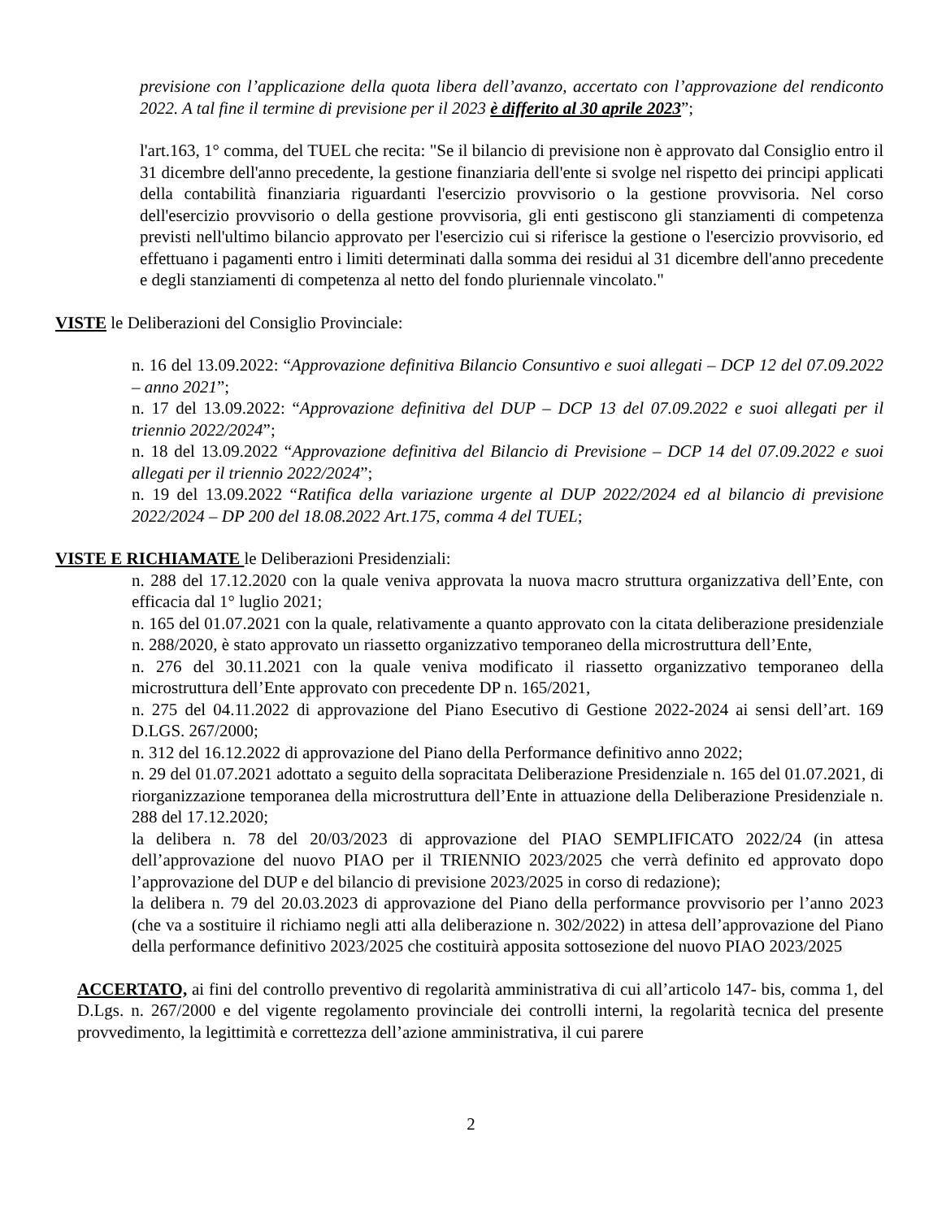previsione con l’applicazione della quota libera dell’avanzo, accertato con l’approvazione del rendiconto 2022. A tal fine il termine di previsione per il 2023 è differito al 30 aprile 2023”;
l'art.163, 1° comma, del TUEL che recita: "Se il bilancio di previsione non è approvato dal Consiglio entro il 31 dicembre dell'anno precedente, la gestione finanziaria dell'ente si svolge nel rispetto dei principi applicati della contabilità finanziaria riguardanti l'esercizio provvisorio o la gestione provvisoria. Nel corso dell'esercizio provvisorio o della gestione provvisoria, gli enti gestiscono gli stanziamenti di competenza previsti nell'ultimo bilancio approvato per l'esercizio cui si riferisce la gestione o l'esercizio provvisorio, ed effettuano i pagamenti entro i limiti determinati dalla somma dei residui al 31 dicembre dell'anno precedente e degli stanziamenti di competenza al netto del fondo pluriennale vincolato."
VISTE le Deliberazioni del Consiglio Provinciale:
n. 16 del 13.09.2022: “Approvazione definitiva Bilancio Consuntivo e suoi allegati – DCP 12 del 07.09.2022 – anno 2021”;
n. 17 del 13.09.2022: “Approvazione definitiva del DUP – DCP 13 del 07.09.2022 e suoi allegati per il triennio 2022/2024”;
n. 18 del 13.09.2022 “Approvazione definitiva del Bilancio di Previsione – DCP 14 del 07.09.2022 e suoi allegati per il triennio 2022/2024”;
n. 19 del 13.09.2022 “Ratifica della variazione urgente al DUP 2022/2024 ed al bilancio di previsione 2022/2024 – DP 200 del 18.08.2022 Art.175, comma 4 del TUEL;
VISTE E RICHIAMATE le Deliberazioni Presidenziali:
n. 288 del 17.12.2020 con la quale veniva approvata la nuova macro struttura organizzativa dell’Ente, con efficacia dal 1° luglio 2021;
n. 165 del 01.07.2021 con la quale, relativamente a quanto approvato con la citata deliberazione presidenziale n. 288/2020, è stato approvato un riassetto organizzativo temporaneo della microstruttura dell’Ente,
n. 276 del 30.11.2021 con la quale veniva modificato il riassetto organizzativo temporaneo della microstruttura dell’Ente approvato con precedente DP n. 165/2021,
n. 275 del 04.11.2022 di approvazione del Piano Esecutivo di Gestione 2022-2024 ai sensi dell’art. 169 D.LGS. 267/2000;
n. 312 del 16.12.2022 di approvazione del Piano della Performance definitivo anno 2022;
n. 29 del 01.07.2021 adottato a seguito della sopracitata Deliberazione Presidenziale n. 165 del 01.07.2021, di riorganizzazione temporanea della microstruttura dell’Ente in attuazione della Deliberazione Presidenziale n. 288 del 17.12.2020;
la delibera n. 78 del 20/03/2023 di approvazione del PIAO SEMPLIFICATO 2022/24 (in attesa dell’approvazione del nuovo PIAO per il TRIENNIO 2023/2025 che verrà definito ed approvato dopo l’approvazione del DUP e del bilancio di previsione 2023/2025 in corso di redazione);
la delibera n. 79 del 20.03.2023 di approvazione del Piano della performance provvisorio per l’anno 2023 (che va a sostituire il richiamo negli atti alla deliberazione n. 302/2022) in attesa dell’approvazione del Piano della performance definitivo 2023/2025 che costituirà apposita sottosezione del nuovo PIAO 2023/2025
ACCERTATO, ai fini del controllo preventivo di regolarità amministrativa di cui all’articolo 147- bis, comma 1, del D.Lgs. n. 267/2000 e del vigente regolamento provinciale dei controlli interni, la regolarità tecnica del presente provvedimento, la legittimità e correttezza dell’azione amministrativa, il cui parere
2